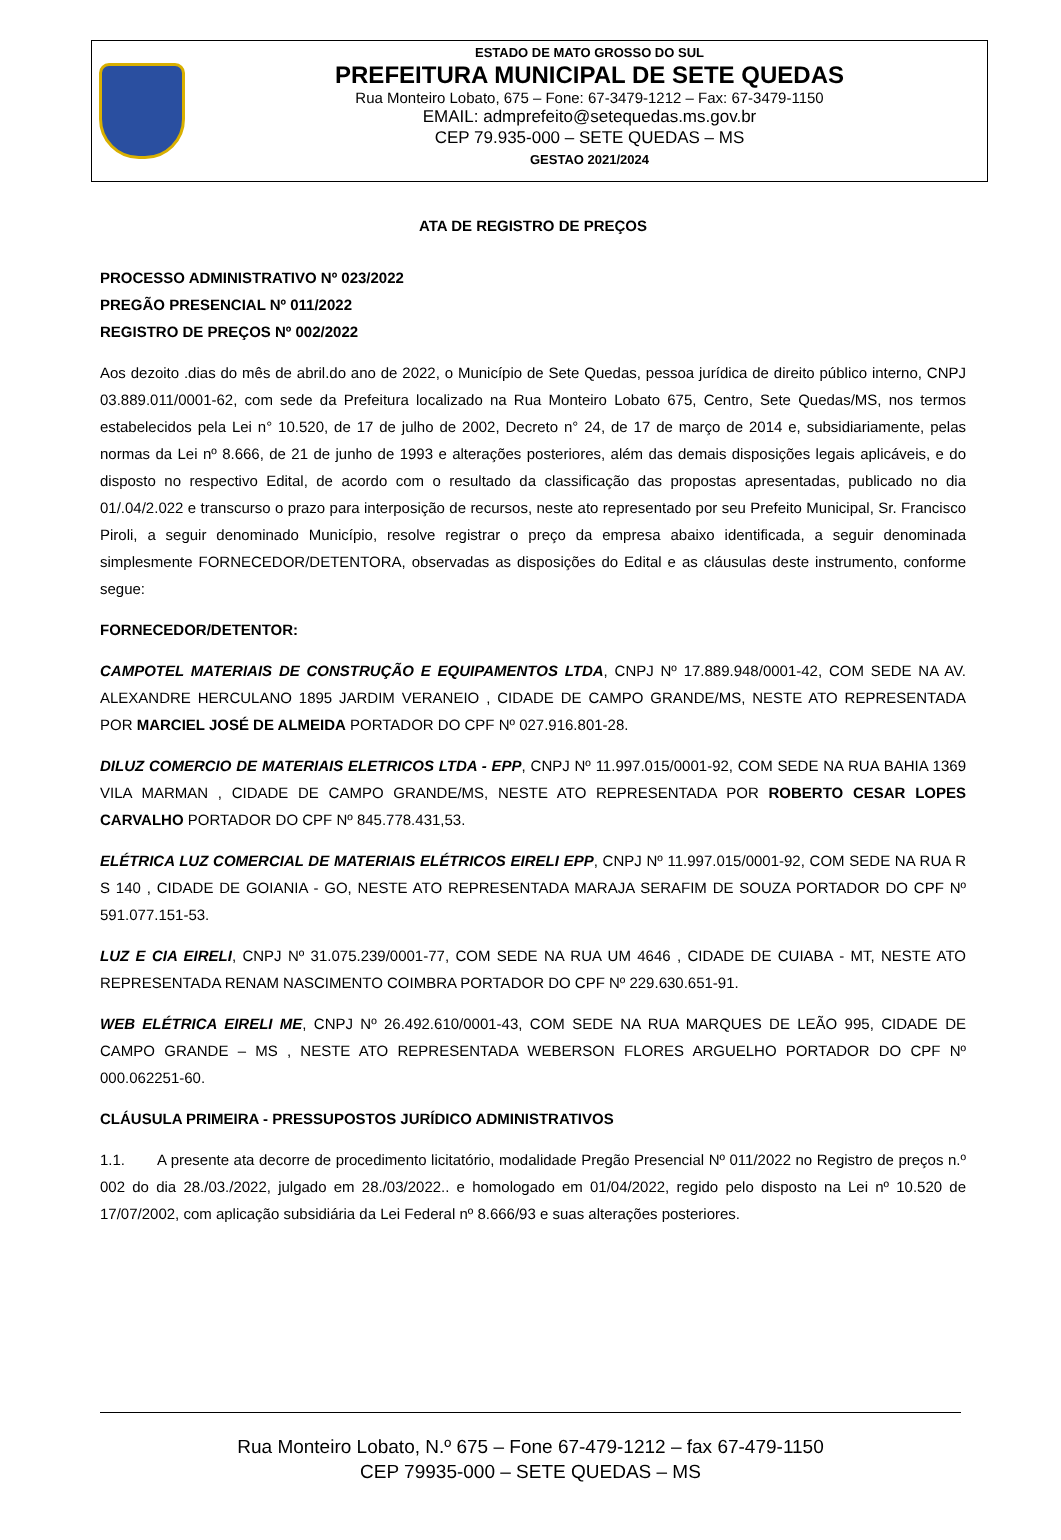ESTADO DE MATO GROSSO DO SUL
PREFEITURA MUNICIPAL DE SETE QUEDAS
Rua Monteiro Lobato, 675 – Fone: 67-3479-1212 – Fax: 67-3479-1150
EMAIL: admprefeito@setequedas.ms.gov.br
CEP 79.935-000 – SETE QUEDAS – MS
GESTAO 2021/2024
ATA DE REGISTRO DE PREÇOS
PROCESSO ADMINISTRATIVO Nº 023/2022
PREGÃO PRESENCIAL Nº 011/2022
REGISTRO DE PREÇOS Nº 002/2022
Aos dezoito .dias do mês de abril.do ano de 2022, o Município de Sete Quedas, pessoa jurídica de direito público interno, CNPJ 03.889.011/0001-62, com sede da Prefeitura localizado na Rua Monteiro Lobato 675, Centro, Sete Quedas/MS, nos termos estabelecidos pela Lei n° 10.520, de 17 de julho de 2002, Decreto n° 24, de 17 de março de 2014 e, subsidiariamente, pelas normas da Lei nº 8.666, de 21 de junho de 1993 e alterações posteriores, além das demais disposições legais aplicáveis, e do disposto no respectivo Edital, de acordo com o resultado da classificação das propostas apresentadas, publicado no dia 01/.04/2.022 e transcurso o prazo para interposição de recursos, neste ato representado por seu Prefeito Municipal, Sr. Francisco Piroli, a seguir denominado Município, resolve registrar o preço da empresa abaixo identificada, a seguir denominada simplesmente FORNECEDOR/DETENTORA, observadas as disposições do Edital e as cláusulas deste instrumento, conforme segue:
FORNECEDOR/DETENTOR:
CAMPOTEL MATERIAIS DE CONSTRUÇÃO E EQUIPAMENTOS LTDA, CNPJ Nº 17.889.948/0001-42, COM SEDE NA AV. ALEXANDRE HERCULANO 1895 JARDIM VERANEIO , CIDADE DE CAMPO GRANDE/MS, NESTE ATO REPRESENTADA POR MARCIEL JOSÉ DE ALMEIDA PORTADOR DO CPF Nº 027.916.801-28.
DILUZ COMERCIO DE MATERIAIS ELETRICOS LTDA - EPP, CNPJ Nº 11.997.015/0001-92, COM SEDE NA RUA BAHIA 1369 VILA MARMAN , CIDADE DE CAMPO GRANDE/MS, NESTE ATO REPRESENTADA POR ROBERTO CESAR LOPES CARVALHO PORTADOR DO CPF Nº 845.778.431,53.
ELÉTRICA LUZ COMERCIAL DE MATERIAIS ELÉTRICOS EIRELI EPP, CNPJ Nº 11.997.015/0001-92, COM SEDE NA RUA R S 140 , CIDADE DE GOIANIA - GO, NESTE ATO REPRESENTADA MARAJA SERAFIM DE SOUZA PORTADOR DO CPF Nº 591.077.151-53.
LUZ E CIA EIRELI, CNPJ Nº 31.075.239/0001-77, COM SEDE NA RUA UM 4646 , CIDADE DE CUIABA - MT, NESTE ATO REPRESENTADA RENAM NASCIMENTO COIMBRA PORTADOR DO CPF Nº 229.630.651-91.
WEB ELÉTRICA EIRELI ME, CNPJ Nº 26.492.610/0001-43, COM SEDE NA RUA MARQUES DE LEÃO 995, CIDADE DE CAMPO GRANDE – MS , NESTE ATO REPRESENTADA WEBERSON FLORES ARGUELHO PORTADOR DO CPF Nº 000.062251-60.
CLÁUSULA PRIMEIRA - PRESSUPOSTOS JURÍDICO ADMINISTRATIVOS
1.1. A presente ata decorre de procedimento licitatório, modalidade Pregão Presencial Nº 011/2022 no Registro de preços n.º 002 do dia 28./03./2022, julgado em 28./03/2022.. e homologado em 01/04/2022, regido pelo disposto na Lei nº 10.520 de 17/07/2002, com aplicação subsidiária da Lei Federal nº 8.666/93 e suas alterações posteriores.
Rua Monteiro Lobato, N.º 675 – Fone 67-479-1212 – fax 67-479-1150
CEP 79935-000 – SETE QUEDAS – MS